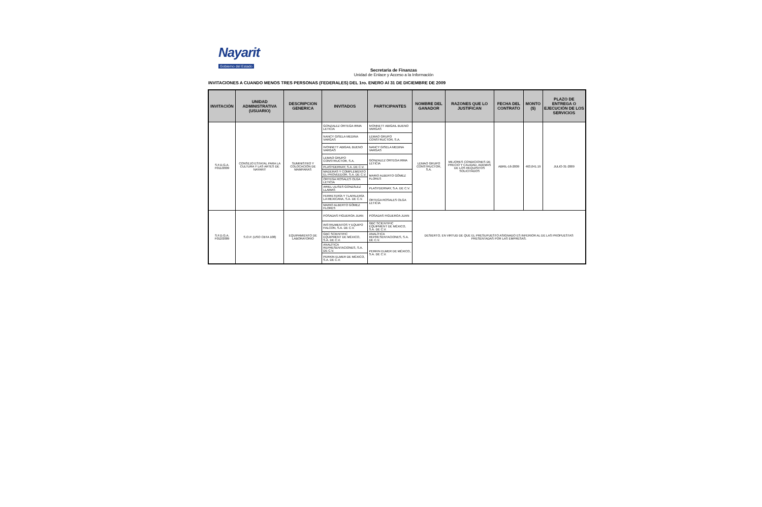Nayarit
Gobierno del Estado
Secretaria de Finanzas
Unidad de Enlace y Acceso a la Información
INVITACIONES A CUANDO MENOS TRES PERSONAS (FEDERALES) DEL 1ro. ENERO Al 31 DE DICIEMBRE DE 2009
| INVITACIÓN | UNIDAD ADMINISTRATIVA (USUARIO) | DESCRIPCION GENERICA | INVITADOS | PARTICIPANTES | NOMBRE DEL GANADOR | RAZONES QUE LO JUSTIFICAN | FECHA DEL CONTRATO | MONTO ($) | PLAZO DE ENTREGA O EJECUCIÓN DE LOS SERVICIOS |
| --- | --- | --- | --- | --- | --- | --- | --- | --- | --- |
| S.F.D.G.A. F011/2009 | CONSEJO ESTATAL PARA LA CULTURA Y LAS ARTES DE NAYARIT | SUMINISTRO Y COLOCACIÓN DE MAMPARAS | GONZALEZ ORTEGA IRMA LETICIA | IVONNETT ABIGAIL BUENO VARGAS | LEMAO GRUPO CONSTRUCTOR, S.A. | MEJORES CONDICIONES DE PRECIO Y CALIDAD, ADEMAS DE LOS REQUISITOS SOLICITADOS | ABRIL-16-2009 | 463,041.19 | JULIO-31-2009 |
| | | | NANCY GISELA MEDINA VARGAS | LEMAO GRUPO CONSTRUCTOR, S.A. | | | | | |
| | | | IVONNETT ABIGAIL BUENO VARGAS | NANCY GISELA MEDINA VARGAS | | | | | |
| | | | LEMAO GRUPO CONSTRUCTOR, S.A. | GONZALEZ ORTEGA IRMA LETICIA | | | | | |
| | | | PLASYDERNAY, S.A. DE C.V. | | | | | | |
| | | | MADERAS Y COMPLEMENTO EL PROVEEDOR, S.A. DE C.V. | MARIO ALBERTO GÓMEZ FLORES | | | | | |
| | | | ORTEGA ROSALES OLGA LETICIA | | | | | | |
| | | | ARIEL ULISES GONZÁLEZ LLAMAS | PLASYDERNAY, S.A. DE C.V. | | | | | |
| | | | FERRETERÍA Y TLAPALERÍA LA MEXICANA, S.A. DE C.V. | ORTEGA ROSALES OLGA LETICIA | | | | | |
| | | | MARIO ALBERTO GÓMEZ FLORES | | | | | | |
| S.F.D.G.A. F012/2009 | S.O.P. (USO CBTA 108) | EQUIPAMIENTO DE LABORATORIO | POSADAS FIGUEROA JUAN | POSADAS FIGUEROA JUAN | DESIERTO, EN VIRTUD DE QUE EL PRESUPUESTO ASIGNADO ES INFERIOR AL DE LAS PROPUESTAS PRESENTADAS POR LAS EMPRESAS. | | | | |
| | | | INSTRUMENTOS Y EQUIPO FALCON, S.A. DE C.V. | GBC SCIENTIFIC EQUIPMENT DE MÉXICO, S.A. DE C.V. | | | | | |
| | | | GBC SCIENTIFIC EQUIPMENT DE MÉXICO, S.A. DE C.V. | ANALÍTICA REPRESENTACIONES, S.A. DE C.V. | | | | | |
| | | | ANALÍTICA REPRESENTACIONES, S.A. DE C.V. | PERKIN ELMER DE MÉXICO, S.A. DE C.V. | | | | | |
| | | | PERKIN ELMER DE MÉXICO, S.A. DE C.V. | | | | | | |